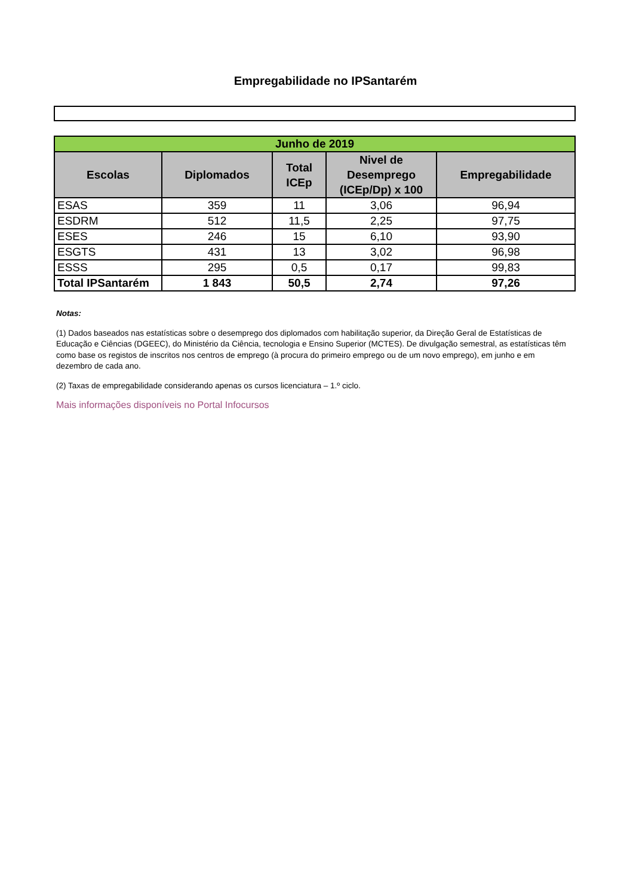Empregabilidade no IPSantarém
| Junho de 2019 | | | | |
| Escolas | Diplomados | Total ICEp | Nivel de Desemprego (ICEp/Dp) x 100 | Empregabilidade |
| ESAS | 359 | 11 | 3,06 | 96,94 |
| ESDRM | 512 | 11,5 | 2,25 | 97,75 |
| ESES | 246 | 15 | 6,10 | 93,90 |
| ESGTS | 431 | 13 | 3,02 | 96,98 |
| ESSS | 295 | 0,5 | 0,17 | 99,83 |
| Total IPSantarém | 1 843 | 50,5 | 2,74 | 97,26 |
Notas:
(1) Dados baseados nas estatísticas sobre o desemprego dos diplomados com habilitação superior, da Direção Geral de Estatísticas de Educação e Ciências (DGEEC), do Ministério da Ciência, tecnologia e Ensino Superior (MCTES). De divulgação semestral, as estatísticas têm como base os registos de inscritos nos centros de emprego (à procura do primeiro emprego ou de um novo emprego), em junho e em dezembro de cada ano.
(2) Taxas de empregabilidade considerando apenas os cursos licenciatura – 1.º ciclo.
Mais informações disponíveis no Portal Infocursos